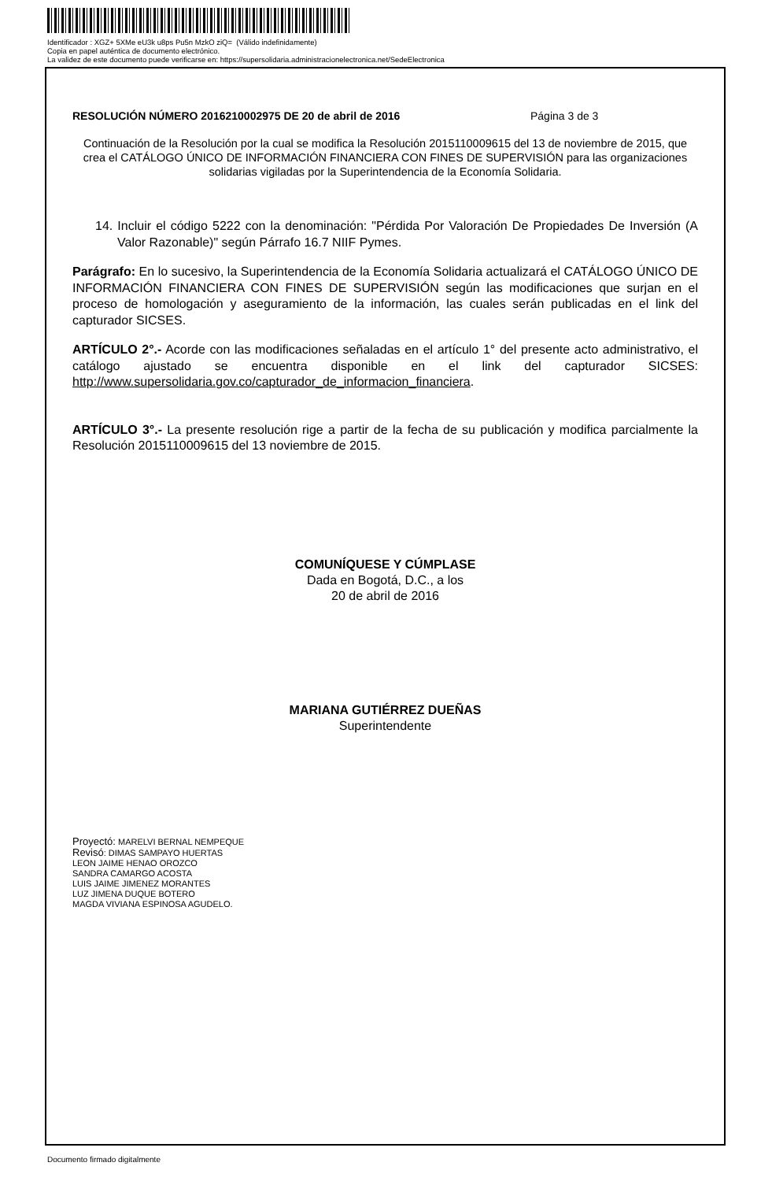Identificador : XGZ+ 5XMe eU3k u8ps Pu5n MzkO ziQ= (Válido indefinidamente)
Copia en papel auténtica de documento electrónico.
La validez de este documento puede verificarse en: https://supersolidaria.administracionelectronica.net/SedeElectronica
RESOLUCIÓN NÚMERO 2016210002975 DE 20 de abril de 2016 Página 3 de 3
Continuación de la Resolución por la cual se modifica la Resolución 2015110009615 del 13 de noviembre de 2015, que crea el CATÁLOGO ÚNICO DE INFORMACIÓN FINANCIERA CON FINES DE SUPERVISIÓN para las organizaciones solidarias vigiladas por la Superintendencia de la Economía Solidaria.
14. Incluir el código 5222 con la denominación: "Pérdida Por Valoración De Propiedades De Inversión (A Valor Razonable)" según Párrafo 16.7 NIIF Pymes.
Parágrafo: En lo sucesivo, la Superintendencia de la Economía Solidaria actualizará el CATÁLOGO ÚNICO DE INFORMACIÓN FINANCIERA CON FINES DE SUPERVISIÓN según las modificaciones que surjan en el proceso de homologación y aseguramiento de la información, las cuales serán publicadas en el link del capturador SICSES.
ARTÍCULO 2°.- Acorde con las modificaciones señaladas en el artículo 1° del presente acto administrativo, el catálogo ajustado se encuentra disponible en el link del capturador SICSES: http://www.supersolidaria.gov.co/capturador_de_informacion_financiera.
ARTÍCULO 3°.- La presente resolución rige a partir de la fecha de su publicación y modifica parcialmente la Resolución 2015110009615 del 13 noviembre de 2015.
COMUNÍQUESE Y CÚMPLASE
Dada en Bogotá, D.C., a los
20 de abril de 2016
MARIANA GUTIÉRREZ DUEÑAS
Superintendente
Proyectó: MARELVI BERNAL NEMPEQUE
Revisó: DIMAS SAMPAYO HUERTAS
LEON JAIME HENAO OROZCO
SANDRA CAMARGO ACOSTA
LUIS JAIME JIMENEZ MORANTES
LUZ JIMENA DUQUE BOTERO
MAGDA VIVIANA ESPINOSA AGUDELO.
Documento firmado digitalmente